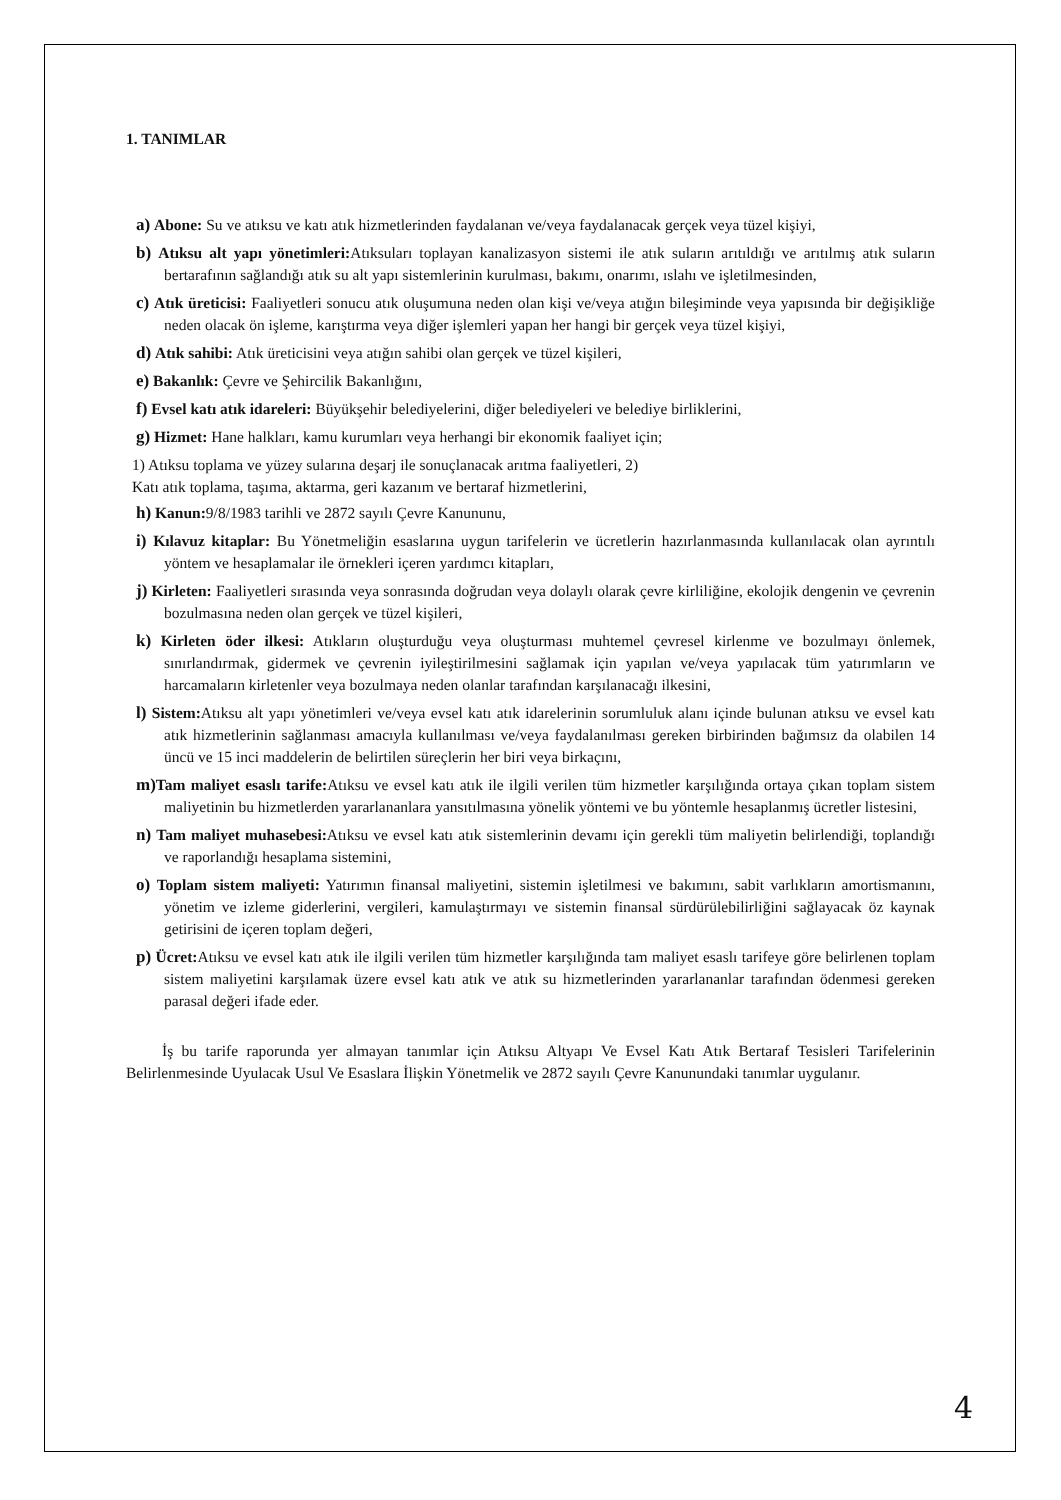1. TANIMLAR
a) Abone: Su ve atıksu ve katı atık hizmetlerinden faydalanan ve/veya faydalanacak gerçek veya tüzel kişiyi,
b) Atıksu alt yapı yönetimleri: Atıksuları toplayan kanalizasyon sistemi ile atık suların arıtıldığı ve arıtılmış atık suların bertarafının sağlandığı atık su alt yapı sistemlerinin kurulması, bakımı, onarımı, ıslahı ve işletilmesinden,
c) Atık üreticisi: Faaliyetleri sonucu atık oluşumuna neden olan kişi ve/veya atığın bileşiminde veya yapısında bir değişikliğe neden olacak ön işleme, karıştırma veya diğer işlemleri yapan her hangi bir gerçek veya tüzel kişiyi,
d) Atık sahibi: Atık üreticisini veya atığın sahibi olan gerçek ve tüzel kişileri,
e) Bakanlık: Çevre ve Şehircilik Bakanlığını,
f) Evsel katı atık idareleri: Büyükşehir belediyelerini, diğer belediyeleri ve belediye birliklerini,
g) Hizmet: Hane halkları, kamu kurumları veya herhangi bir ekonomik faaliyet için;
1) Atıksu toplama ve yüzey sularına deşarj ile sonuçlanacak arıtma faaliyetleri, 2)
Katı atık toplama, taşıma, aktarma, geri kazanım ve bertaraf hizmetlerini,
h) Kanun: 9/8/1983 tarihli ve 2872 sayılı Çevre Kanununu,
i) Kılavuz kitaplar: Bu Yönetmeliğin esaslarına uygun tarifelerin ve ücretlerin hazırlanmasında kullanılacak olan ayrıntılı yöntem ve hesaplamalar ile örnekleri içeren yardımcı kitapları,
j) Kirleten: Faaliyetleri sırasında veya sonrasında doğrudan veya dolaylı olarak çevre kirliliğine, ekolojik dengenin ve çevrenin bozulmasına neden olan gerçek ve tüzel kişileri,
k) Kirleten öder ilkesi: Atıkların oluşturduğu veya oluşturması muhtemel çevresel kirlenme ve bozulmayı önlemek, sınırlandırmak, gidermek ve çevrenin iyileştirilmesini sağlamak için yapılan ve/veya yapılacak tüm yatırımların ve harcamaların kirletenler veya bozulmaya neden olanlar tarafından karşılanacağı ilkesini,
l) Sistem: Atıksu alt yapı yönetimleri ve/veya evsel katı atık idarelerinin sorumluluk alanı içinde bulunan atıksu ve evsel katı atık hizmetlerinin sağlanması amacıyla kullanılması ve/veya faydalanılması gereken birbirinden bağımsız da olabilen 14 üncü ve 15 inci maddelerin de belirtilen süreçlerin her biri veya birkaçını,
m) Tam maliyet esaslı tarife: Atıksu ve evsel katı atık ile ilgili verilen tüm hizmetler karşılığında ortaya çıkan toplam sistem maliyetinin bu hizmetlerden yararlananlara yansıtılmasına yönelik yöntemi ve bu yöntemle hesaplanmış ücretler listesini,
n) Tam maliyet muhasebesi: Atıksu ve evsel katı atık sistemlerinin devamı için gerekli tüm maliyetin belirlendiği, toplandığı ve raporlandığı hesaplama sistemini,
o) Toplam sistem maliyeti: Yatırımın finansal maliyetini, sistemin işletilmesi ve bakımını, sabit varlıkların amortismanını, yönetim ve izleme giderlerini, vergileri, kamulaştırmayı ve sistemin finansal sürdürülebilirliğini sağlayacak öz kaynak getirisini de içeren toplam değeri,
p) Ücret: Atıksu ve evsel katı atık ile ilgili verilen tüm hizmetler karşılığında tam maliyet esaslı tarifeye göre belirlenen toplam sistem maliyetini karşılamak üzere evsel katı atık ve atık su hizmetlerinden yararlananlar tarafından ödenmesi gereken parasal değeri ifade eder.
İş bu tarife raporunda yer almayan tanımlar için Atıksu Altyapı Ve Evsel Katı Atık Bertaraf Tesisleri Tarifelerinin Belirlenmesinde Uyulacak Usul Ve Esaslara İlişkin Yönetmelik ve 2872 sayılı Çevre Kanunundaki tanımlar uygulanır.
4